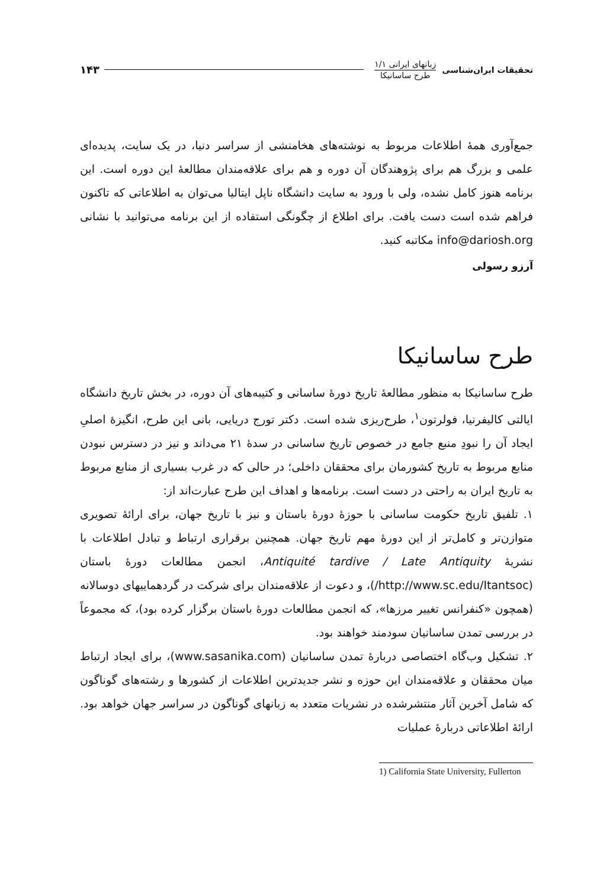تحقیقات ایران‌شناسی
زبانهای ایرانی ۱/۱
طرح ساسانیکا
۱۴۳
جمع‌آوری همهٔ اطلاعات مربوط به نوشته‌های هخامنشی از سراسر دنیا، در یک سایت، پدیده‌ای علمی و بزرگ هم برای پژوهندگان آن دوره و هم برای علاقه‌مندان مطالعهٔ این دوره است. این برنامه هنوز کامل نشده، ولی با ورود به سایت دانشگاه ناپل ایتالیا می‌توان به اطلاعاتی که تاکنون فراهم شده است دست یافت. برای اطلاع از چگونگی استفاده از این برنامه می‌توانید با نشانی info@dariosh.org مکاتبه کنید.
آرزو رسولی
طرح ساسانیکا
طرح ساسانیکا به منظور مطالعهٔ تاریخ دورهٔ ساسانی و کتیبه‌های آن دوره، در بخش تاریخ دانشگاه ایالتی کالیفرنیا، فولرتون<sup>۱</sup>، طرح‌ریزی شده است. دکتر تورج دریایی، بانی این طرح، انگیزهٔ اصلیِ ایجاد آن را نبودِ منبع جامع در خصوص تاریخ ساسانی در سدهٔ ۲۱ می‌داند و نیز در دسترس نبودن منابع مربوط به تاریخ کشورمان برای محققان داخلی؛ در حالی که در غرب بسیاری از منابع مربوط به تاریخ ایران به راحتی در دست است. برنامه‌ها و اهداف این طرح عبارت‌اند از:
۱. تلفیق تاریخ حکومت ساسانی با حوزهٔ دورهٔ باستان و نیز با تاریخ جهان، برای ارائهٔ تصویری متوازن‌تر و کامل‌تر از این دورهٔ مهم تاریخ جهان. همچنین برقراری ارتباط و تبادل اطلاعات با نشریهٔ Antiquité tardive / Late Antiquity، انجمن مطالعات دورهٔ باستان (http://www.sc.edu/Itantsoc/)، و دعوت از علاقه‌مندان برای شرکت در گردهماییهای دوسالانه (همچون «کنفرانس تغییر مرزها»، که انجمن مطالعات دورهٔ باستان برگزار کرده بود)، که مجموعاً در بررسی تمدن ساسانیان سودمند خواهند بود.
۲. تشکیل وب‌گاه اختصاصی دربارهٔ تمدن ساسانیان (www.sasanika.com)، برای ایجاد ارتباط میان محققان و علاقه‌مندان این حوزه و نشر جدیدترین اطلاعات از کشورها و رشته‌های گوناگون که شامل آخرین آثار منتشرشده در نشریات متعدد به زبانهای گوناگون در سراسر جهان خواهد بود. ارائهٔ اطلاعاتی دربارهٔ عملیات
1) California State University, Fullerton